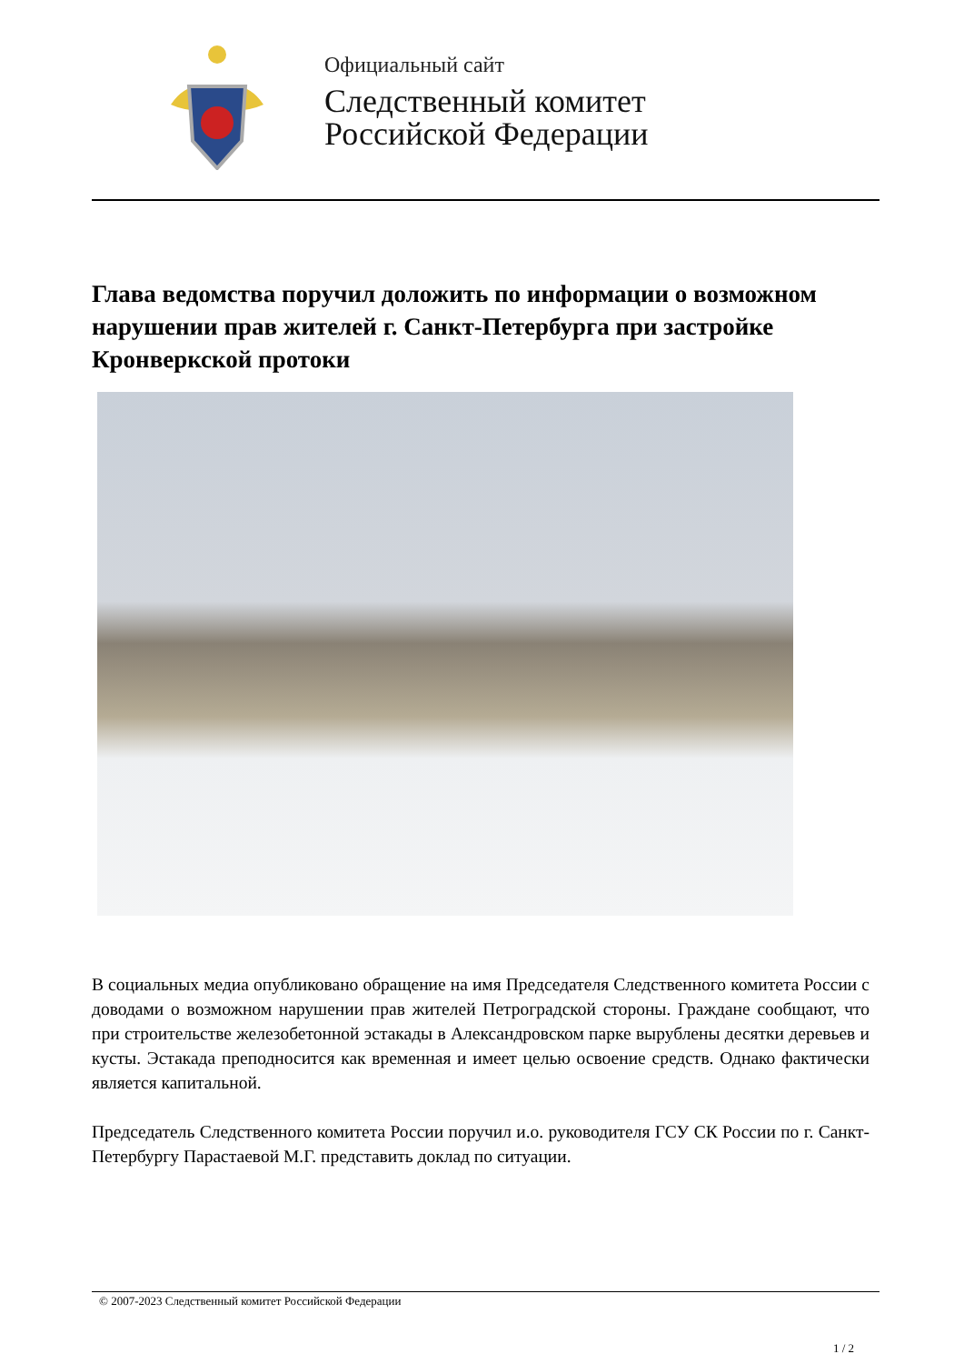Официальный сайт
Следственный комитет
Российской Федерации
Глава ведомства поручил доложить по информации о возможном нарушении прав жителей г. Санкт-Петербурга при застройке Кронверкской протоки
В социальных медиа опубликовано обращение на имя Председателя Следственного комитета России с доводами о возможном нарушении прав жителей Петроградской стороны. Граждане сообщают, что при строительстве железобетонной эстакады в Александровском парке вырублены десятки деревьев и кусты. Эстакада преподносится как временная и имеет целью освоение средств. Однако фактически является капитальной.
Председатель Следственного комитета России поручил и.о. руководителя ГСУ СК России по г. Санкт-Петербургу Парастаевой М.Г. представить доклад по ситуации.
© 2007-2023 Следственный комитет Российской Федерации
1 / 2